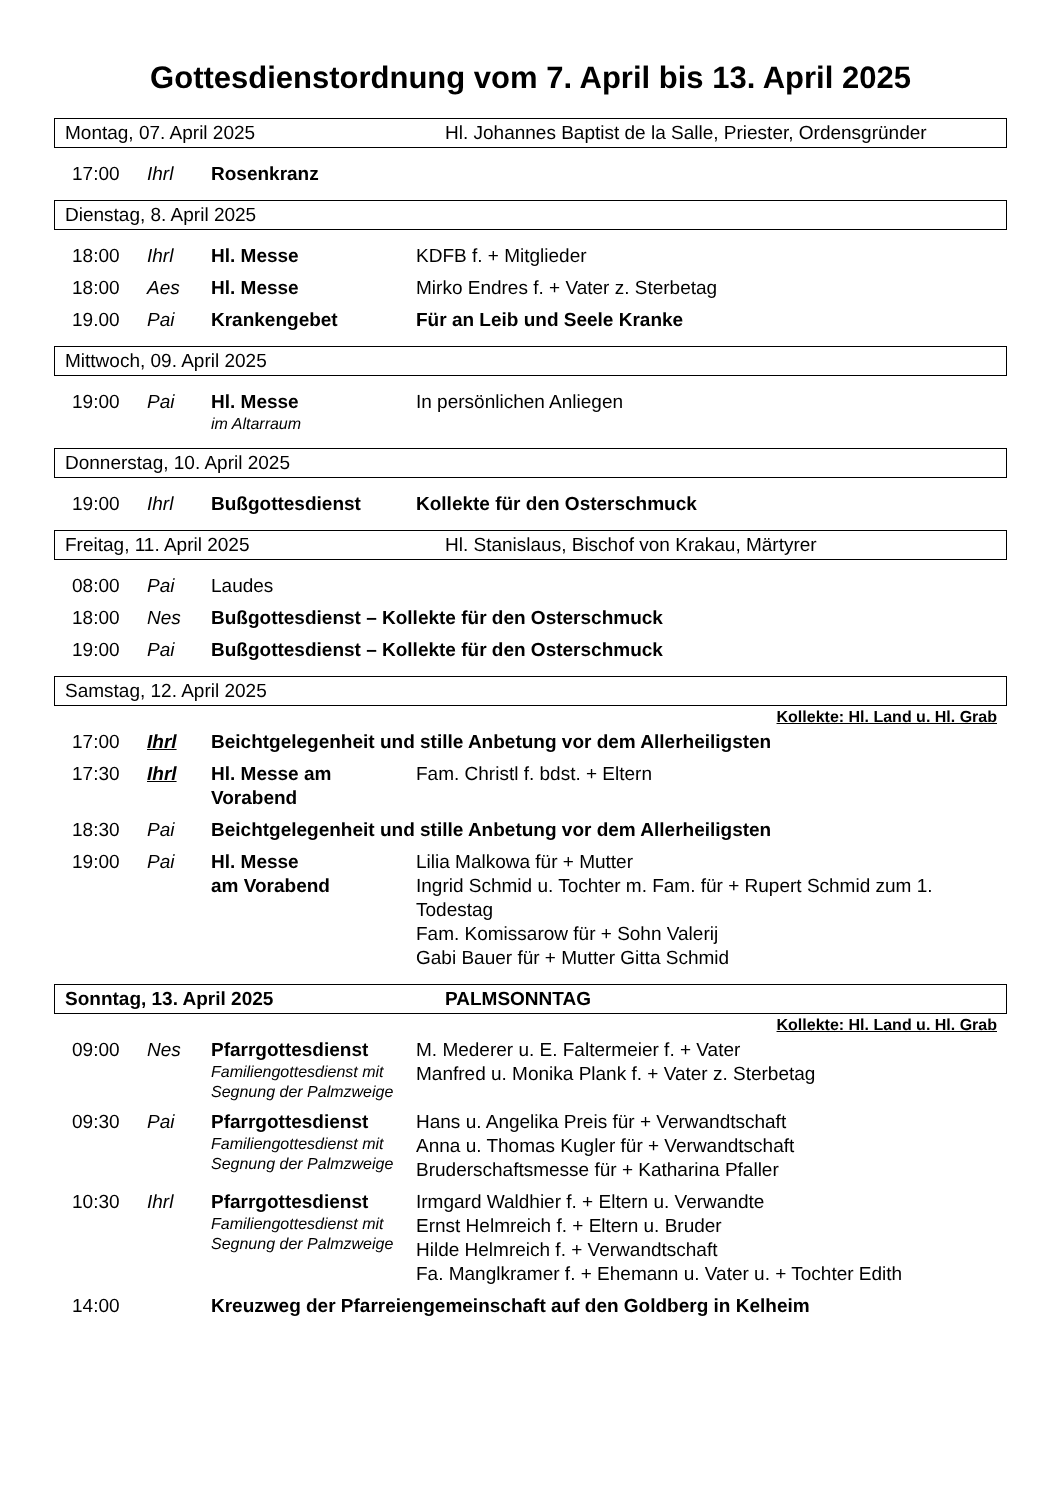Gottesdienstordnung vom 7. April bis 13. April 2025
Montag, 07. April 2025 Hl. Johannes Baptist de la Salle, Priester, Ordensgründer
| 17:00 | Ihrl | Rosenkranz | |
Dienstag, 8. April 2025
| 18:00 | Ihrl | Hl. Messe | KDFB f. + Mitglieder |
| 18:00 | Aes | Hl. Messe | Mirko Endres f. + Vater z. Sterbetag |
| 19.00 | Pai | Krankengebet | Für an Leib und Seele Kranke |
Mittwoch, 09. April 2025
| 19:00 | Pai | Hl. Messe im Altarraum | In persönlichen Anliegen |
Donnerstag, 10. April 2025
| 19:00 | Ihrl | Bußgottesdienst | Kollekte für den Osterschmuck |
Freitag, 11. April 2025 Hl. Stanislaus, Bischof von Krakau, Märtyrer
| 08:00 | Pai | Laudes |
| 18:00 | Nes | Bußgottesdienst – Kollekte für den Osterschmuck |
| 19:00 | Pai | Bußgottesdienst – Kollekte für den Osterschmuck |
Samstag, 12. April 2025
Kollekte: Hl. Land u. Hl. Grab
| 17:00 | Ihrl | Beichtgelegenheit und stille Anbetung vor dem Allerheiligsten | |
| 17:30 | Ihrl | Hl. Messe am Vorabend | Fam. Christl f. bdst. + Eltern |
| 18:30 | Pai | Beichtgelegenheit und stille Anbetung vor dem Allerheiligsten | |
| 19:00 | Pai | Hl. Messe am Vorabend | Lilia Malkowa für + Mutter Ingrid Schmid u. Tochter m. Fam. für + Rupert Schmid zum 1. Todestag Fam. Komissarow für + Sohn Valerij Gabi Bauer für + Mutter Gitta Schmid |
Sonntag, 13. April 2025 PALMSONNTAG
Kollekte: Hl. Land u. Hl. Grab
| 09:00 | Nes | Pfarrgottesdienst Familiengottesdienst mit Segnung der Palmzweige | M. Mederer u. E. Faltermeier f. + Vater Manfred u. Monika Plank f. + Vater z. Sterbetag |
| 09:30 | Pai | Pfarrgottesdienst Familiengottesdienst mit Segnung der Palmzweige | Hans u. Angelika Preis für + Verwandtschaft Anna u. Thomas Kugler für + Verwandtschaft Bruderschaftsmesse für + Katharina Pfaller |
| 10:30 | Ihrl | Pfarrgottesdienst Familiengottesdienst mit Segnung der Palmzweige | Irmgard Waldhier f. + Eltern u. Verwandte Ernst Helmreich f. + Eltern u. Bruder Hilde Helmreich f. + Verwandtschaft Fa. Manglkramer f. + Ehemann u. Vater u. + Tochter Edith |
| 14:00 | | Kreuzweg der Pfarreiengemeinschaft auf den Goldberg in Kelheim | |